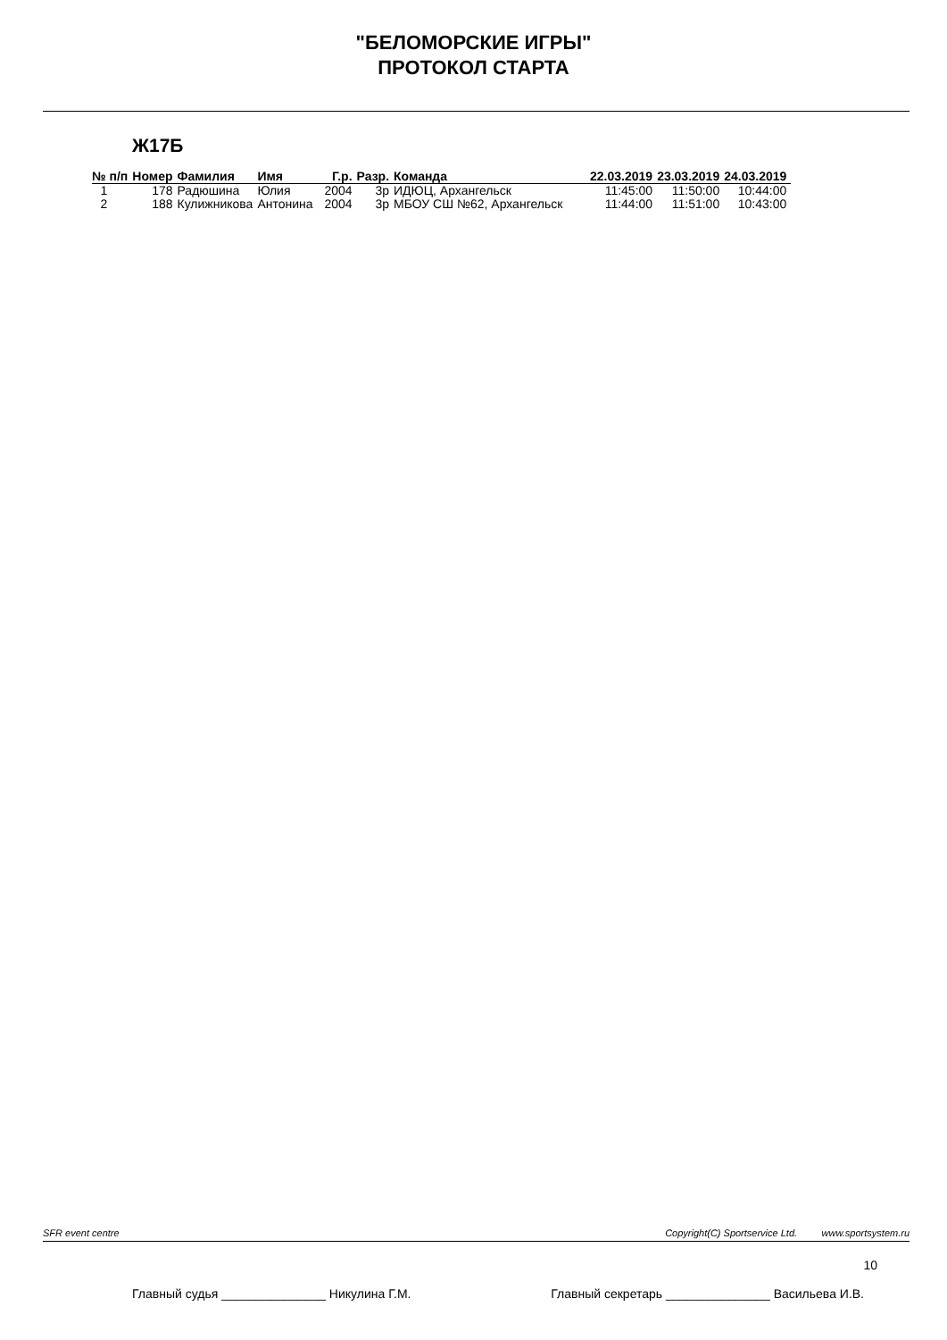"БЕЛОМОРСКИЕ ИГРЫ"
ПРОТОКОЛ СТАРТА
Ж17Б
| № п/п | Номер | Фамилия | Имя | Г.р. | Разр. | Команда | 22.03.2019 | 23.03.2019 | 24.03.2019 |
| --- | --- | --- | --- | --- | --- | --- | --- | --- | --- |
| 1 | 178 | Радюшина | Юлия | 2004 | 3р | ИДЮЦ, Архангельск | 11:45:00 | 11:50:00 | 10:44:00 |
| 2 | 188 | Кулижникова | Антонина | 2004 | 3р | МБОУ СШ №62, Архангельск | 11:44:00 | 11:51:00 | 10:43:00 |
SFR event centre Copyright(C) Sportservice Ltd. www.sportsystem.ru
10
Главный судья _______________ Никулина Г.М. Главный секретарь _______________ Васильева И.В.